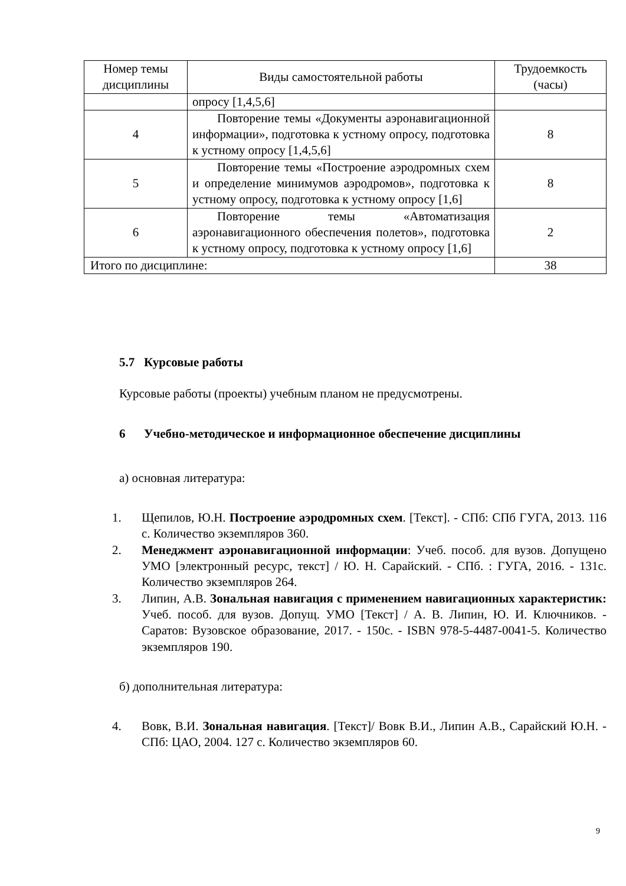| Номер темы дисциплины | Виды самостоятельной работы | Трудоемкость (часы) |
| --- | --- | --- |
| | опросу [1,4,5,6] | |
| 4 | Повторение темы «Документы аэронавигационной информации», подготовка к устному опросу, подготовка к устному опросу [1,4,5,6] | 8 |
| 5 | Повторение темы «Построение аэродромных схем и определение минимумов аэродромов», подготовка к устному опросу, подготовка к устному опросу [1,6] | 8 |
| 6 | Повторение темы «Автоматизация аэронавигационного обеспечения полетов», подготовка к устному опросу, подготовка к устному опросу [1,6] | 2 |
| Итого по дисциплине: | | 38 |
5.7 Курсовые работы
Курсовые работы (проекты) учебным планом не предусмотрены.
6 Учебно-методическое и информационное обеспечение дисциплины
а) основная литература:
1. Щепилов, Ю.Н. Построение аэродромных схем. [Текст]. - СПб: СПб ГУГА, 2013. 116 с. Количество экземпляров 360.
2. Менеджмент аэронавигационной информации: Учеб. пособ. для вузов. Допущено УМО [электронный ресурс, текст] / Ю. Н. Сарайский. - СПб. : ГУГА, 2016. - 131с. Количество экземпляров 264.
3. Липин, А.В. Зональная навигация с применением навигационных характеристик: Учеб. пособ. для вузов. Допущ. УМО [Текст] / А. В. Липин, Ю. И. Ключников. - Саратов: Вузовское образование, 2017. - 150с. - ISBN 978-5-4487-0041-5. Количество экземпляров 190.
б) дополнительная литература:
4. Вовк, В.И. Зональная навигация. [Текст]/ Вовк В.И., Липин А.В., Сарайский Ю.Н. - СПб: ЦАО, 2004. 127 с. Количество экземпляров 60.
9